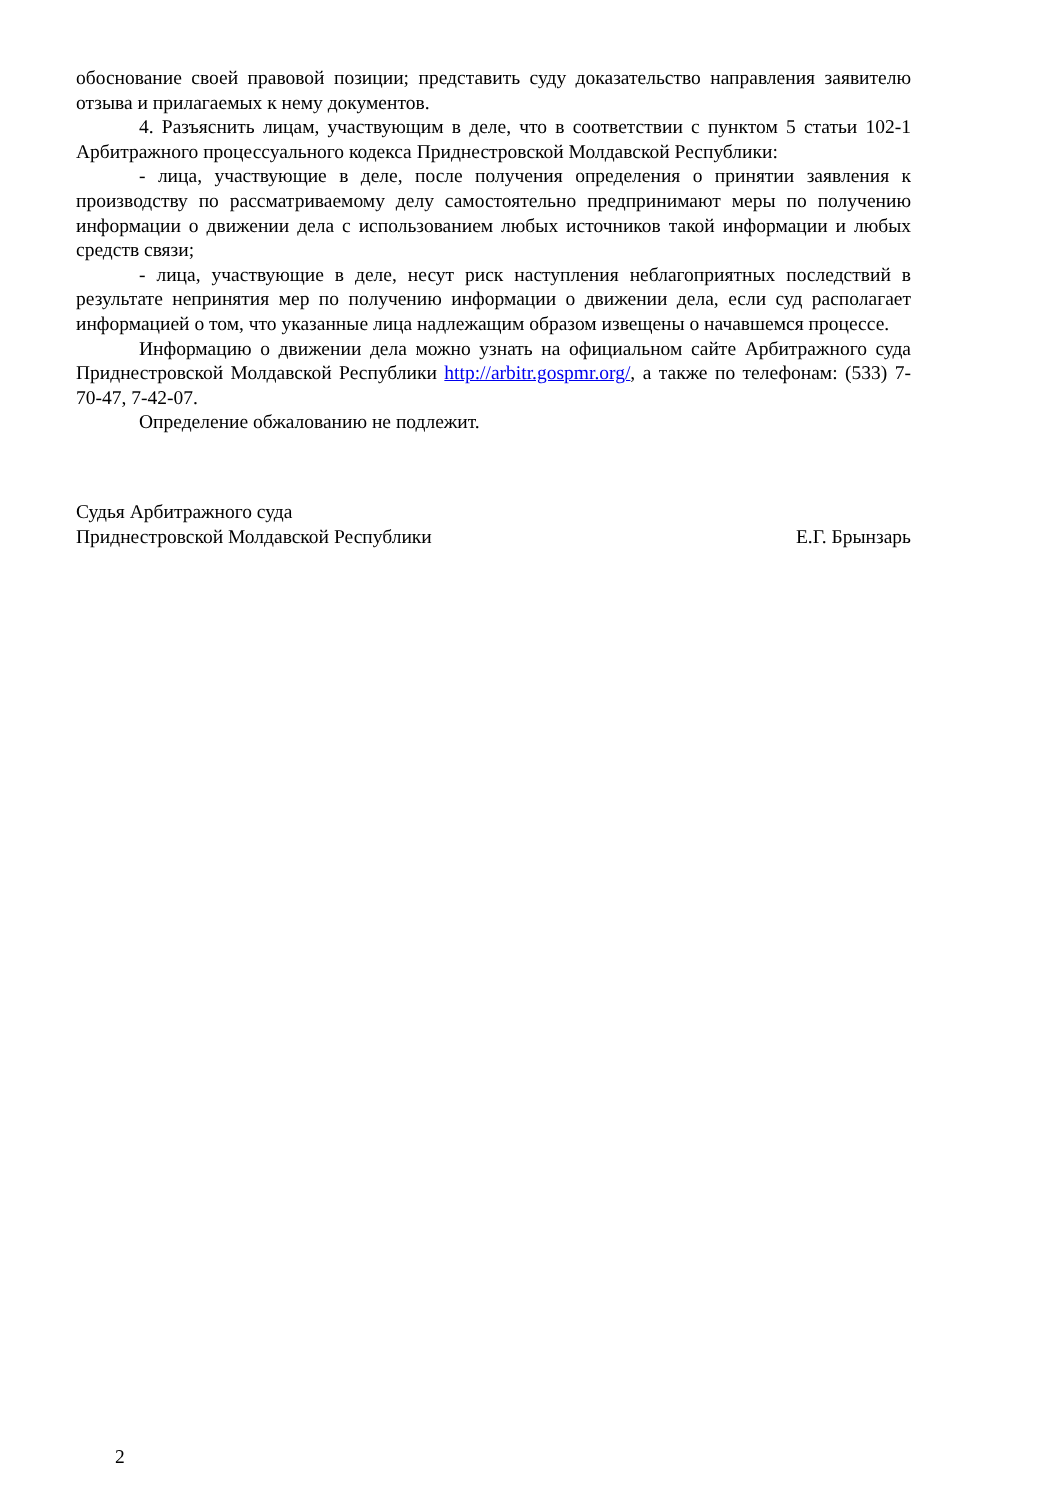обоснование своей правовой позиции; представить суду доказательство направления заявителю отзыва и прилагаемых к нему документов.
4. Разъяснить лицам, участвующим в деле, что в соответствии с пунктом 5 статьи 102-1 Арбитражного процессуального кодекса Приднестровской Молдавской Республики:
- лица, участвующие в деле, после получения определения о принятии заявления к производству по рассматриваемому делу самостоятельно предпринимают меры по получению информации о движении дела с использованием любых источников такой информации и любых средств связи;
- лица, участвующие в деле, несут риск наступления неблагоприятных последствий в результате непринятия мер по получению информации о движении дела, если суд располагает информацией о том, что указанные лица надлежащим образом извещены о начавшемся процессе.
Информацию о движении дела можно узнать на официальном сайте Арбитражного суда Приднестровской Молдавской Республики http://arbitr.gospmr.org/, а также по телефонам: (533) 7-70-47, 7-42-07.
Определение обжалованию не подлежит.
Судья Арбитражного суда
Приднестровской Молдавской Республики
Е.Г. Брынзарь
2